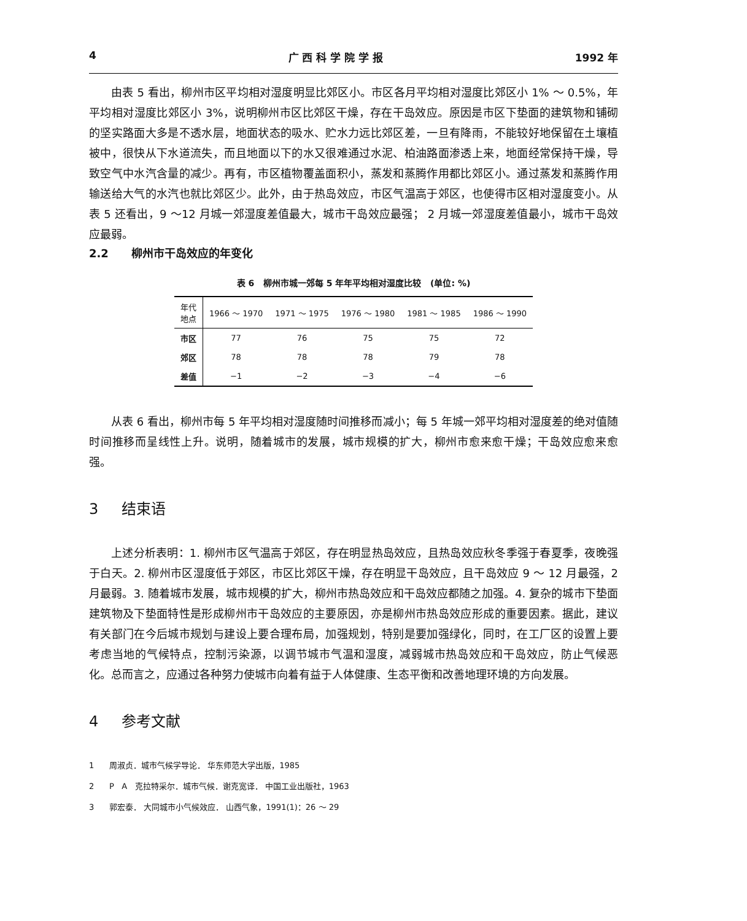4 广 西 科 学 院 学 报 1992 年
由表 5 看出，柳州市区平均相对湿度明显比郊区小。市区各月平均相对湿度比郊区小 1% ～ 0.5%，年平均相对湿度比郊区小 3%，说明柳州市区比郊区干燥，存在干岛效应。原因是市区下垫面的建筑物和铺砌的坚实路面大多是不透水层，地面状态的吸水、贮水力远比郊区差，一旦有降雨，不能较好地保留在土壤植被中，很快从下水道流失，而且地面以下的水又很难通过水泥、柏油路面渗透上来，地面经常保持干燥，导致空气中水汽含量的减少。再有，市区植物覆盖面积小，蒸发和蒸腾作用都比郊区小。通过蒸发和蒸腾作用输送给大气的水汽也就比郊区少。此外，由于热岛效应，市区气温高于郊区，也使得市区相对湿度变小。从表 5 还看出，9 ～12 月城一郊湿度差值最大，城市干岛效应最强； 2 月城一郊湿度差值最小，城市干岛效应最弱。
2.2 柳州市干岛效应的年变化
表 6 柳州市城一郊每 5 年年平均相对湿度比较 (单位: %)
| 年代 地点 | 1966 ～ 1970 | 1971 ～ 1975 | 1976 ～ 1980 | 1981 ～ 1985 | 1986 ～ 1990 |
| --- | --- | --- | --- | --- | --- |
| 市区 | 77 | 76 | 75 | 75 | 72 |
| 郊区 | 78 | 78 | 78 | 79 | 78 |
| 差值 | −1 | −2 | −3 | −4 | −6 |
从表 6 看出，柳州市每 5 年平均相对湿度随时间推移而减小；每 5 年城一郊平均相对湿度差的绝对值随时间推移而呈线性上升。说明，随着城市的发展，城市规模的扩大，柳州市愈来愈干燥；干岛效应愈来愈强。
3 结束语
上述分析表明：1. 柳州市区气温高于郊区，存在明显热岛效应，且热岛效应秋冬季强于春夏季，夜晚强于白天。2. 柳州市区湿度低于郊区，市区比郊区干燥，存在明显干岛效应，且干岛效应 9 ～ 12 月最强，2 月最弱。3. 随着城市发展，城市规模的扩大，柳州市热岛效应和干岛效应都随之加强。4. 复杂的城市下垫面建筑物及下垫面特性是形成柳州市干岛效应的主要原因，亦是柳州市热岛效应形成的重要因素。据此，建议有关部门在今后城市规划与建设上要合理布局，加强规划，特别是要加强绿化，同时，在工厂区的设置上要考虑当地的气候特点，控制污染源，以调节城市气温和湿度，减弱城市热岛效应和干岛效应，防止气候恶化。总而言之，应通过各种努力使城市向着有益于人体健康、生态平衡和改善地理环境的方向发展。
4 参考文献
1 周淑贞．城市气候学导论． 华东师范大学出版，1985
2 P A 克拉特采尔．城市气候．谢克宽译． 中国工业出版社，1963
3 郭宏泰． 大同城市小气候效应． 山西气象，1991(1)：26 ～ 29